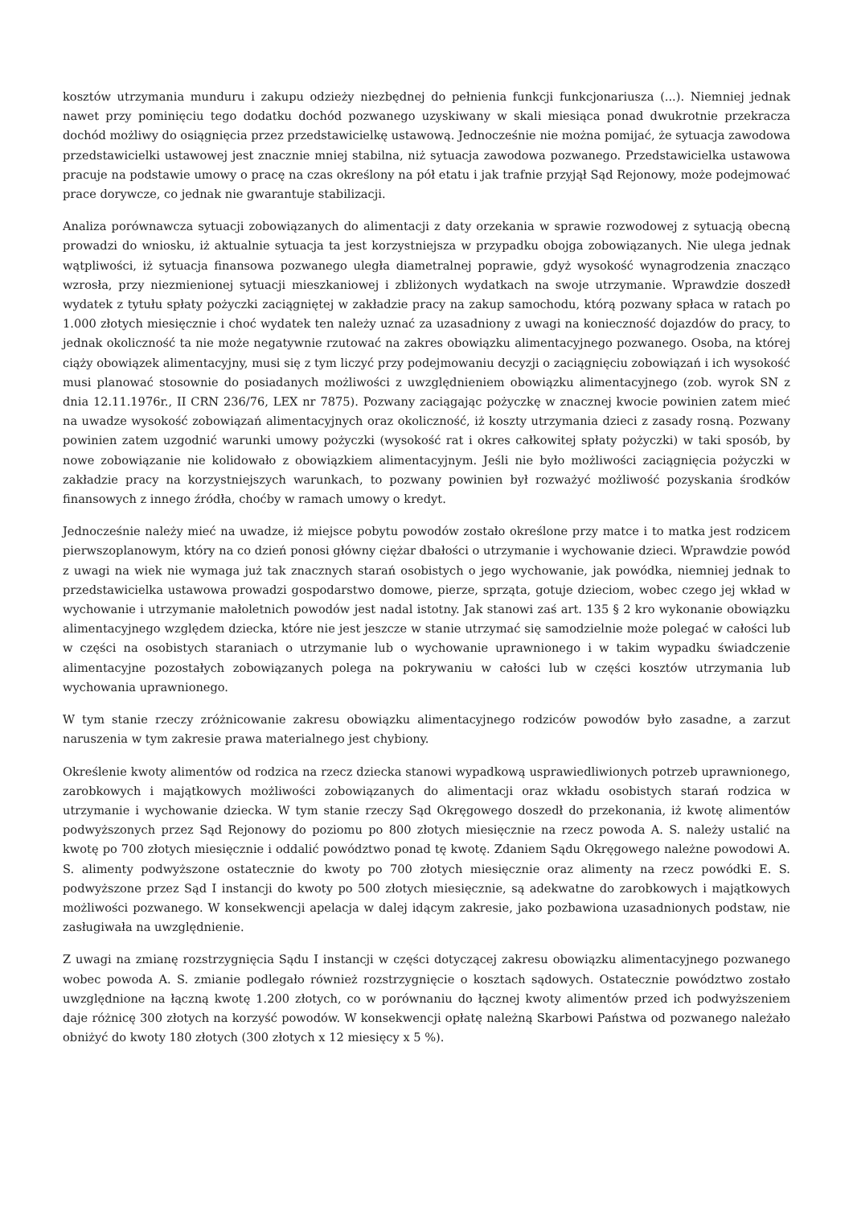kosztów utrzymania munduru i zakupu odzieży niezbędnej do pełnienia funkcji funkcjonariusza (...). Niemniej jednak nawet przy pominięciu tego dodatku dochód pozwanego uzyskiwany w skali miesiąca ponad dwukrotnie przekracza dochód możliwy do osiągnięcia przez przedstawicielkę ustawową. Jednocześnie nie można pomijać, że sytuacja zawodowa przedstawicielki ustawowej jest znacznie mniej stabilna, niż sytuacja zawodowa pozwanego. Przedstawicielka ustawowa pracuje na podstawie umowy o pracę na czas określony na pół etatu i jak trafnie przyjął Sąd Rejonowy, może podejmować prace dorywcze, co jednak nie gwarantuje stabilizacji.
Analiza porównawcza sytuacji zobowiązanych do alimentacji z daty orzekania w sprawie rozwodowej z sytuacją obecną prowadzi do wniosku, iż aktualnie sytuacja ta jest korzystniejsza w przypadku obojga zobowiązanych. Nie ulega jednak wątpliwości, iż sytuacja finansowa pozwanego uległa diametralnej poprawie, gdyż wysokość wynagrodzenia znacząco wzrosła, przy niezmienionej sytuacji mieszkaniowej i zbliżonych wydatkach na swoje utrzymanie. Wprawdzie doszedł wydatek z tytułu spłaty pożyczki zaciągniętej w zakładzie pracy na zakup samochodu, którą pozwany spłaca w ratach po 1.000 złotych miesięcznie i choć wydatek ten należy uznać za uzasadniony z uwagi na konieczność dojazdów do pracy, to jednak okoliczność ta nie może negatywnie rzutować na zakres obowiązku alimentacyjnego pozwanego. Osoba, na której ciąży obowiązek alimentacyjny, musi się z tym liczyć przy podejmowaniu decyzji o zaciągnięciu zobowiązań i ich wysokość musi planować stosownie do posiadanych możliwości z uwzględnieniem obowiązku alimentacyjnego (zob. wyrok SN z dnia 12.11.1976r., II CRN 236/76, LEX nr 7875). Pozwany zaciągając pożyczkę w znacznej kwocie powinien zatem mieć na uwadze wysokość zobowiązań alimentacyjnych oraz okoliczność, iż koszty utrzymania dzieci z zasady rosną. Pozwany powinien zatem uzgodnić warunki umowy pożyczki (wysokość rat i okres całkowitej spłaty pożyczki) w taki sposób, by nowe zobowiązanie nie kolidowało z obowiązkiem alimentacyjnym. Jeśli nie było możliwości zaciągnięcia pożyczki w zakładzie pracy na korzystniejszych warunkach, to pozwany powinien był rozważyć możliwość pozyskania środków finansowych z innego źródła, choćby w ramach umowy o kredyt.
Jednocześnie należy mieć na uwadze, iż miejsce pobytu powodów zostało określone przy matce i to matka jest rodzicem pierwszoplanowym, który na co dzień ponosi główny ciężar dbałości o utrzymanie i wychowanie dzieci. Wprawdzie powód z uwagi na wiek nie wymaga już tak znacznych starań osobistych o jego wychowanie, jak powódka, niemniej jednak to przedstawicielka ustawowa prowadzi gospodarstwo domowe, pierze, sprząta, gotuje dzieciom, wobec czego jej wkład w wychowanie i utrzymanie małoletnich powodów jest nadal istotny. Jak stanowi zaś art. 135 § 2 kro wykonanie obowiązku alimentacyjnego względem dziecka, które nie jest jeszcze w stanie utrzymać się samodzielnie może polegać w całości lub w części na osobistych staraniach o utrzymanie lub o wychowanie uprawnionego i w takim wypadku świadczenie alimentacyjne pozostałych zobowiązanych polega na pokrywaniu w całości lub w części kosztów utrzymania lub wychowania uprawnionego.
W tym stanie rzeczy zróżnicowanie zakresu obowiązku alimentacyjnego rodziców powodów było zasadne, a zarzut naruszenia w tym zakresie prawa materialnego jest chybiony.
Określenie kwoty alimentów od rodzica na rzecz dziecka stanowi wypadkową usprawiedliwionych potrzeb uprawnionego, zarobkowych i majątkowych możliwości zobowiązanych do alimentacji oraz wkładu osobistych starań rodzica w utrzymanie i wychowanie dziecka. W tym stanie rzeczy Sąd Okręgowego doszedł do przekonania, iż kwotę alimentów podwyższonych przez Sąd Rejonowy do poziomu po 800 złotych miesięcznie na rzecz powoda A. S. należy ustalić na kwotę po 700 złotych miesięcznie i oddalić powództwo ponad tę kwotę. Zdaniem Sądu Okręgowego należne powodowi A. S. alimenty podwyższone ostatecznie do kwoty po 700 złotych miesięcznie oraz alimenty na rzecz powódki E. S. podwyższone przez Sąd I instancji do kwoty po 500 złotych miesięcznie, są adekwatne do zarobkowych i majątkowych możliwości pozwanego. W konsekwencji apelacja w dalej idącym zakresie, jako pozbawiona uzasadnionych podstaw, nie zasługiwała na uwzględnienie.
Z uwagi na zmianę rozstrzygnięcia Sądu I instancji w części dotyczącej zakresu obowiązku alimentacyjnego pozwanego wobec powoda A. S. zmianie podlegało również rozstrzygnięcie o kosztach sądowych. Ostatecznie powództwo zostało uwzględnione na łączną kwotę 1.200 złotych, co w porównaniu do łącznej kwoty alimentów przed ich podwyższeniem daje różnicę 300 złotych na korzyść powodów. W konsekwencji opłatę należną Skarbowi Państwa od pozwanego należało obniżyć do kwoty 180 złotych (300 złotych x 12 miesięcy x 5 %).